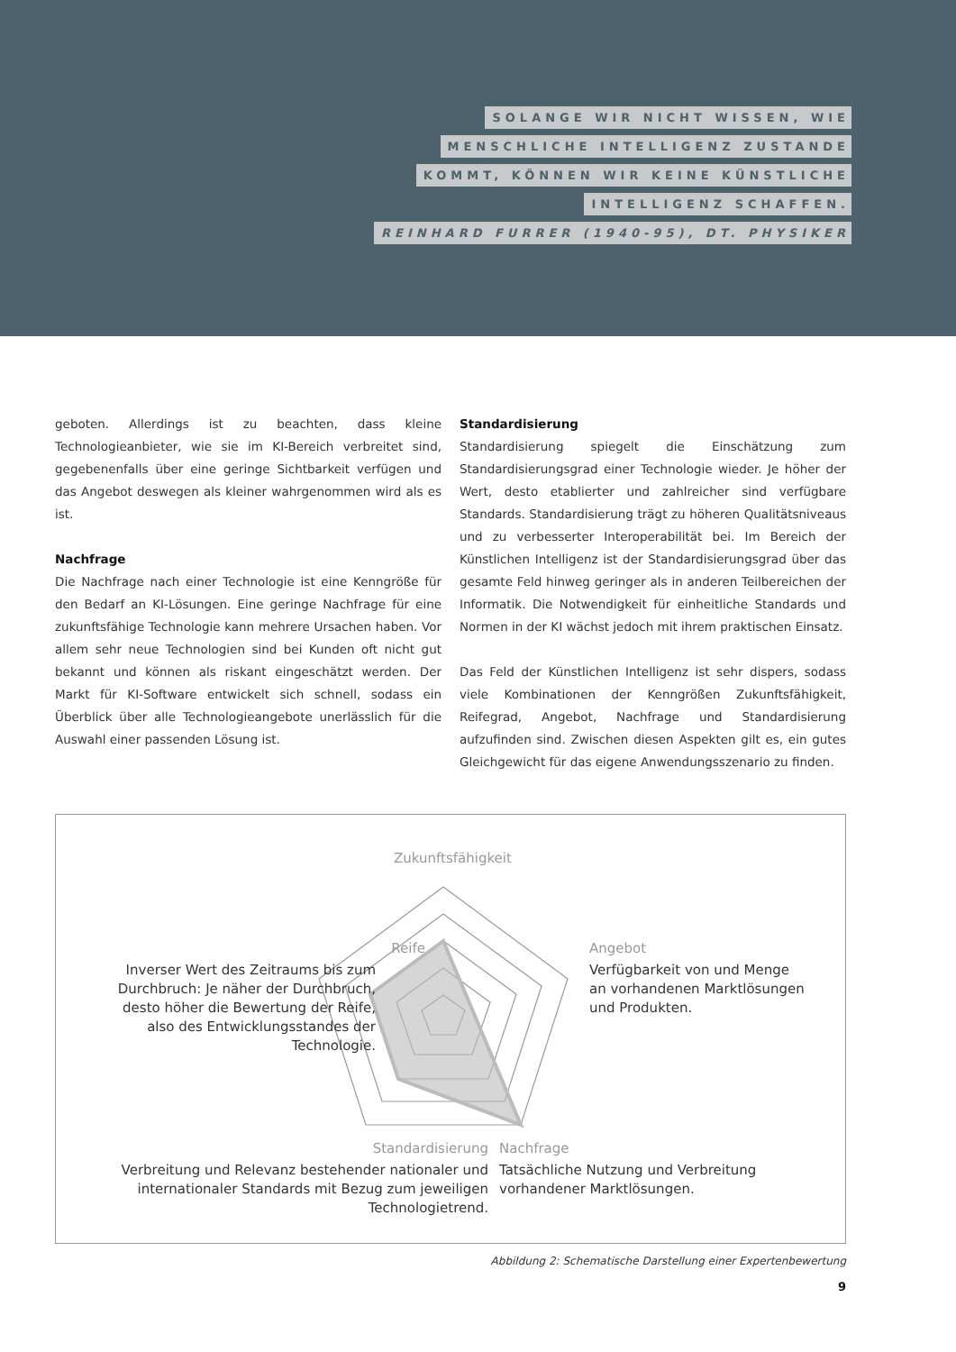SOLANGE WIR NICHT WISSEN, WIE
MENSCHLICHE INTELLIGENZ ZUSTANDE
KOMMT, KÖNNEN WIR KEINE KÜNSTLICHE
INTELLIGENZ SCHAFFEN.
REINHARD FURRER (1940-95), DT. PHYSIKER
geboten. Allerdings ist zu beachten, dass kleine Technologieanbieter, wie sie im KI-Bereich verbreitet sind, gegebenenfalls über eine geringe Sichtbarkeit verfügen und das Angebot deswegen als kleiner wahrgenommen wird als es ist.
Nachfrage
Die Nachfrage nach einer Technologie ist eine Kenngröße für den Bedarf an KI-Lösungen. Eine geringe Nachfrage für eine zukunftsfähige Technologie kann mehrere Ursachen haben. Vor allem sehr neue Technologien sind bei Kunden oft nicht gut bekannt und können als riskant eingeschätzt werden. Der Markt für KI-Software entwickelt sich schnell, sodass ein Überblick über alle Technologieangebote unerlässlich für die Auswahl einer passenden Lösung ist.
Standardisierung
Standardisierung spiegelt die Einschätzung zum Standardisierungsgrad einer Technologie wieder. Je höher der Wert, desto etablierter und zahlreicher sind verfügbare Standards. Standardisierung trägt zu höheren Qualitätsniveaus und zu verbesserter Interoperabilität bei. Im Bereich der Künstlichen Intelligenz ist der Standardisierungsgrad über das gesamte Feld hinweg geringer als in anderen Teilbereichen der Informatik. Die Notwendigkeit für einheitliche Standards und Normen in der KI wächst jedoch mit ihrem praktischen Einsatz.
Das Feld der Künstlichen Intelligenz ist sehr dispers, sodass viele Kombinationen der Kenngrößen Zukunftsfähigkeit, Reifegrad, Angebot, Nachfrage und Standardisierung aufzufinden sind. Zwischen diesen Aspekten gilt es, ein gutes Gleichgewicht für das eigene Anwendungsszenario zu finden.
Zukunftsfähigkeit
Reife
Inverser Wert des Zeitraums bis zum Durchbruch: Je näher der Durchbruch, desto höher die Bewertung der Reife, also des Entwicklungsstandes der Technologie.
Angebot
Verfügbarkeit von und Menge an vorhandenen Marktlösungen und Produkten.
Standardisierung
Verbreitung und Relevanz bestehender nationaler und internationaler Standards mit Bezug zum jeweiligen Technologietrend.
Nachfrage
Tatsächliche Nutzung und Verbreitung vorhandener Marktlösungen.
Abbildung 2: Schematische Darstellung einer Expertenbewertung
9